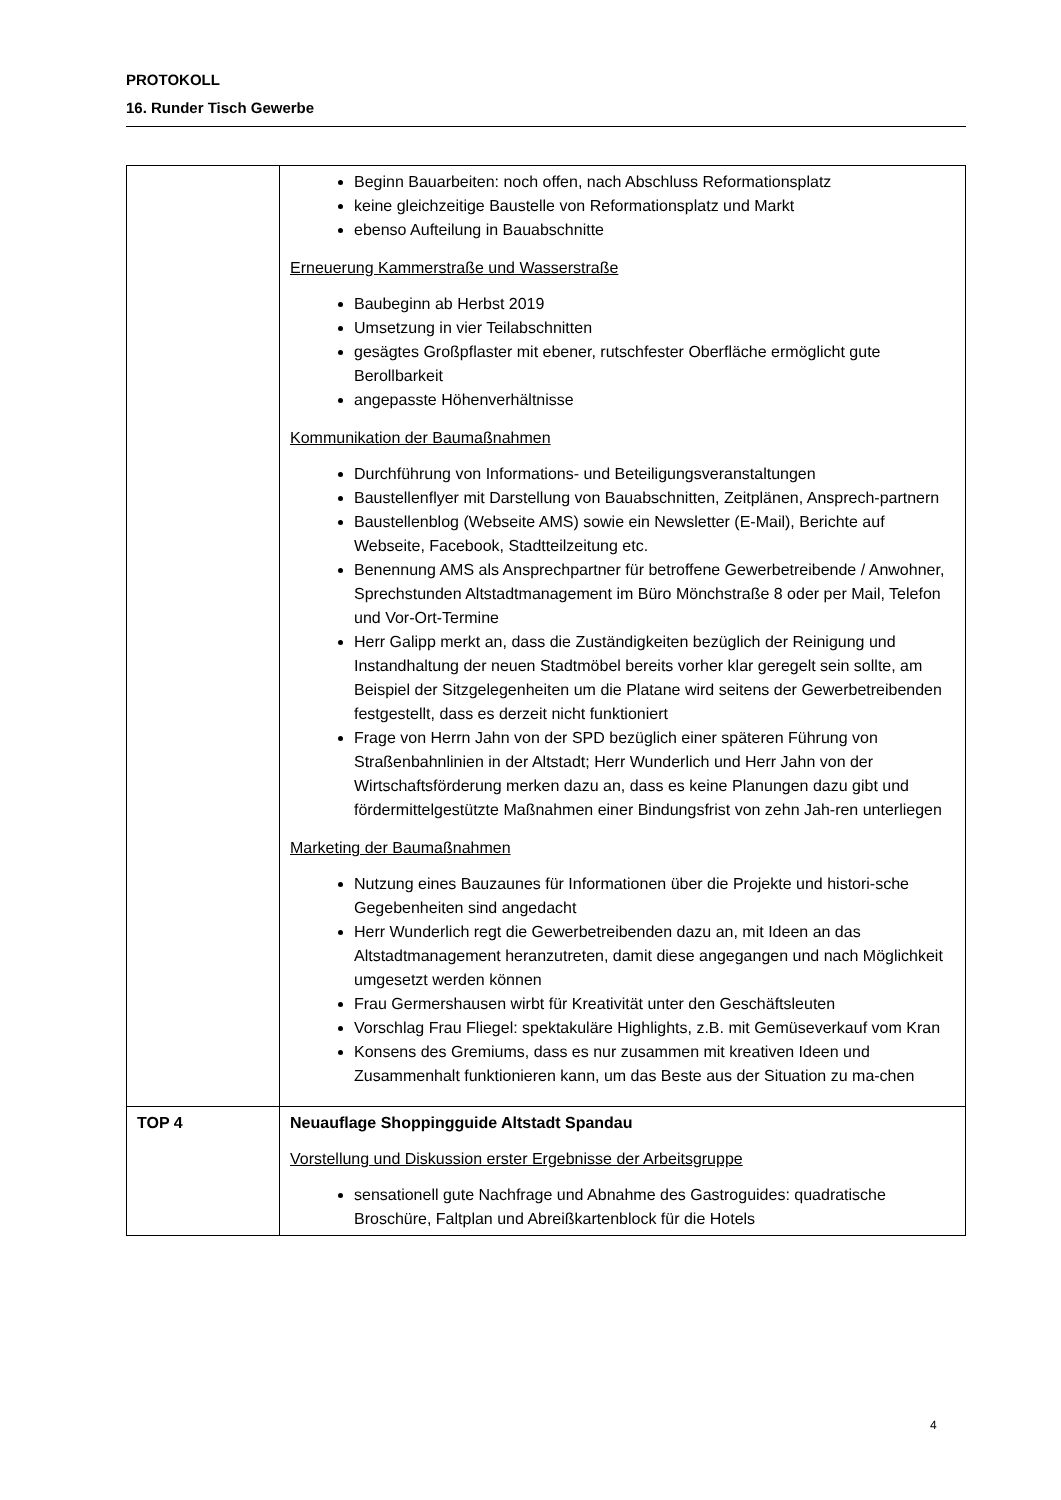PROTOKOLL
16. Runder Tisch Gewerbe
| | Beginn Bauarbeiten: noch offen, nach Abschluss Reformationsplatz keine gleichzeitige Baustelle von Reformationsplatz und Markt ebenso Aufteilung in Bauabschnitte Erneuerung Kammerstraße und Wasserstraße Baubeginn ab Herbst 2019 Umsetzung in vier Teilabschnitten gesägtes Großpflaster mit ebener, rutschfester Oberfläche ermöglicht gute Berollbarkeit angepasste Höhenverhältnisse Kommunikation der Baumaßnahmen Durchführung von Informations- und Beteiligungsveranstaltungen Baustellenflyer mit Darstellung von Bauabschnitten, Zeitplänen, Ansprech-partnern Baustellenblog (Webseite AMS) sowie ein Newsletter (E-Mail), Berichte auf Webseite, Facebook, Stadtteilzeitung etc. Benennung AMS als Ansprechpartner für betroffene Gewerbetreibende / Anwohner, Sprechstunden Altstadtmanagement im Büro Mönchstraße 8 oder per Mail, Telefon und Vor-Ort-Termine Herr Galipp merkt an, dass die Zuständigkeiten bezüglich der Reinigung und Instandhaltung der neuen Stadtmöbel bereits vorher klar geregelt sein sollte, am Beispiel der Sitzgelegenheiten um die Platane wird seitens der Gewerbetreibenden festgestellt, dass es derzeit nicht funktioniert Frage von Herrn Jahn von der SPD bezüglich einer späteren Führung von Straßenbahnlinien in der Altstadt; Herr Wunderlich und Herr Jahn von der Wirtschaftsförderung merken dazu an, dass es keine Planungen dazu gibt und fördermittelgestützte Maßnahmen einer Bindungsfrist von zehn Jah-ren unterliegen Marketing der Baumaßnahmen Nutzung eines Bauzaunes für Informationen über die Projekte und histori-sche Gegebenheiten sind angedacht Herr Wunderlich regt die Gewerbetreibenden dazu an, mit Ideen an das Altstadtmanagement heranzutreten, damit diese angegangen und nach Möglichkeit umgesetzt werden können Frau Germershausen wirbt für Kreativität unter den Geschäftsleuten Vorschlag Frau Fliegel: spektakuläre Highlights, z.B. mit Gemüseverkauf vom Kran Konsens des Gremiums, dass es nur zusammen mit kreativen Ideen und Zusammenhalt funktionieren kann, um das Beste aus der Situation zu ma-chen |
| TOP 4 | Neuauflage Shoppingguide Altstadt Spandau Vorstellung und Diskussion erster Ergebnisse der Arbeitsgruppe sensationell gute Nachfrage und Abnahme des Gastroguides: quadratische Broschüre, Faltplan und Abreißkartenblock für die Hotels |
4